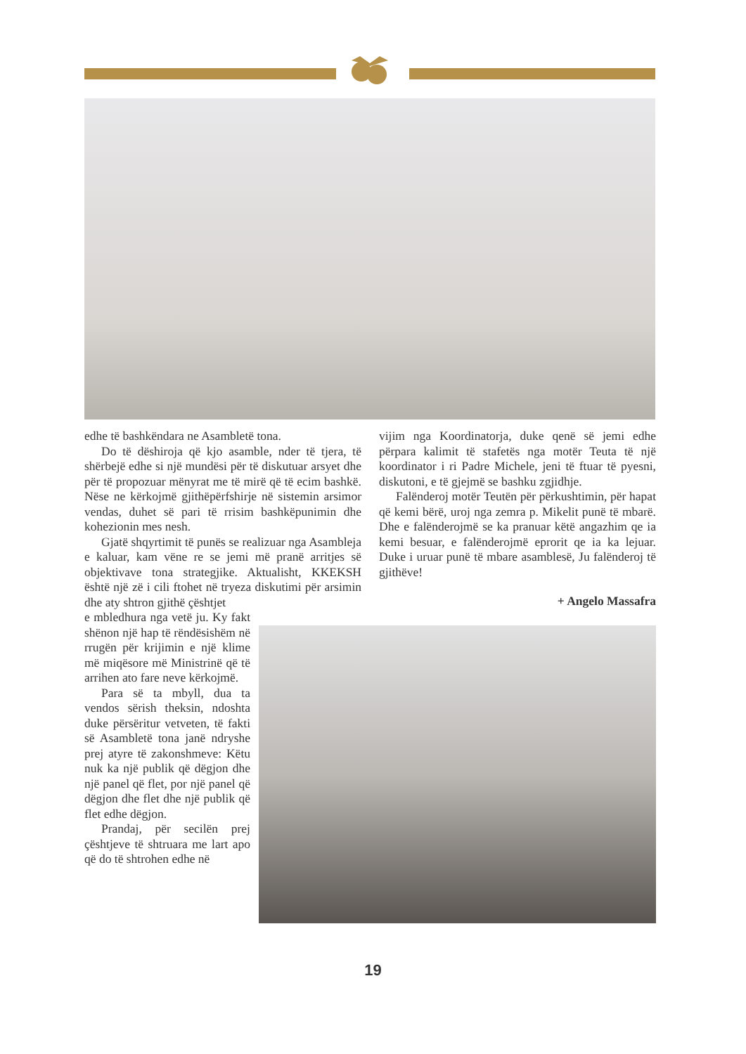edhe të bashkëndara ne Asambletë tona.
Do të dëshiroja që kjo asamble, nder të tjera, të shërbejë edhe si një mundësi për të diskutuar arsyet dhe për të propozuar mënyrat me të mirë që të ecim bashkë. Nëse ne kërkojmë gjithëpërfshirje në sistemin arsimor vendas, duhet së pari të rrisim bashkëpunimin dhe kohezionin mes nesh.
Gjatë shqyrtimit të punës se realizuar nga Asambleja e kaluar, kam vëne re se jemi më pranë arritjes së objektivave tona strategjike. Aktualisht, KKEKSH është një zë i cili ftohet në tryeza diskutimi për arsimin dhe aty shtron gjithë çështjet
e mbledhura nga vetë ju. Ky fakt shënon një hap të rëndësishëm në rrugën për krijimin e një klime më miqësore më Ministrinë që të arrihen ato fare neve kërkojmë.
Para së ta mbyll, dua ta vendos sërish theksin, ndoshta duke përsëritur vetveten, të fakti së Asambletë tona janë ndryshe prej atyre të zakonshmeve: Këtu nuk ka një publik që dëgjon dhe një panel që flet, por një panel që dëgjon dhe flet dhe një publik që flet edhe dëgjon.
Prandaj, për secilën prej çështjeve të shtruara me lart apo që do të shtrohen edhe në
vijim nga Koordinatorja, duke qenë së jemi edhe përpara kalimit të stafetës nga motër Teuta të një koordinator i ri Padre Michele, jeni të ftuar të pyesni, diskutoni, e të gjejmë se bashku zgjidhje.
Falënderoj motër Teutën për përkushtimin, për hapat që kemi bërë, uroj nga zemra p. Mikelit punë të mbarë. Dhe e falënderojmë se ka pranuar këtë angazhim qe ia kemi besuar, e falënderojmë eprorit qe ia ka lejuar. Duke i uruar punë të mbare asamblesë, Ju falënderoj të gjithëve!
+ Angelo Massafra
19